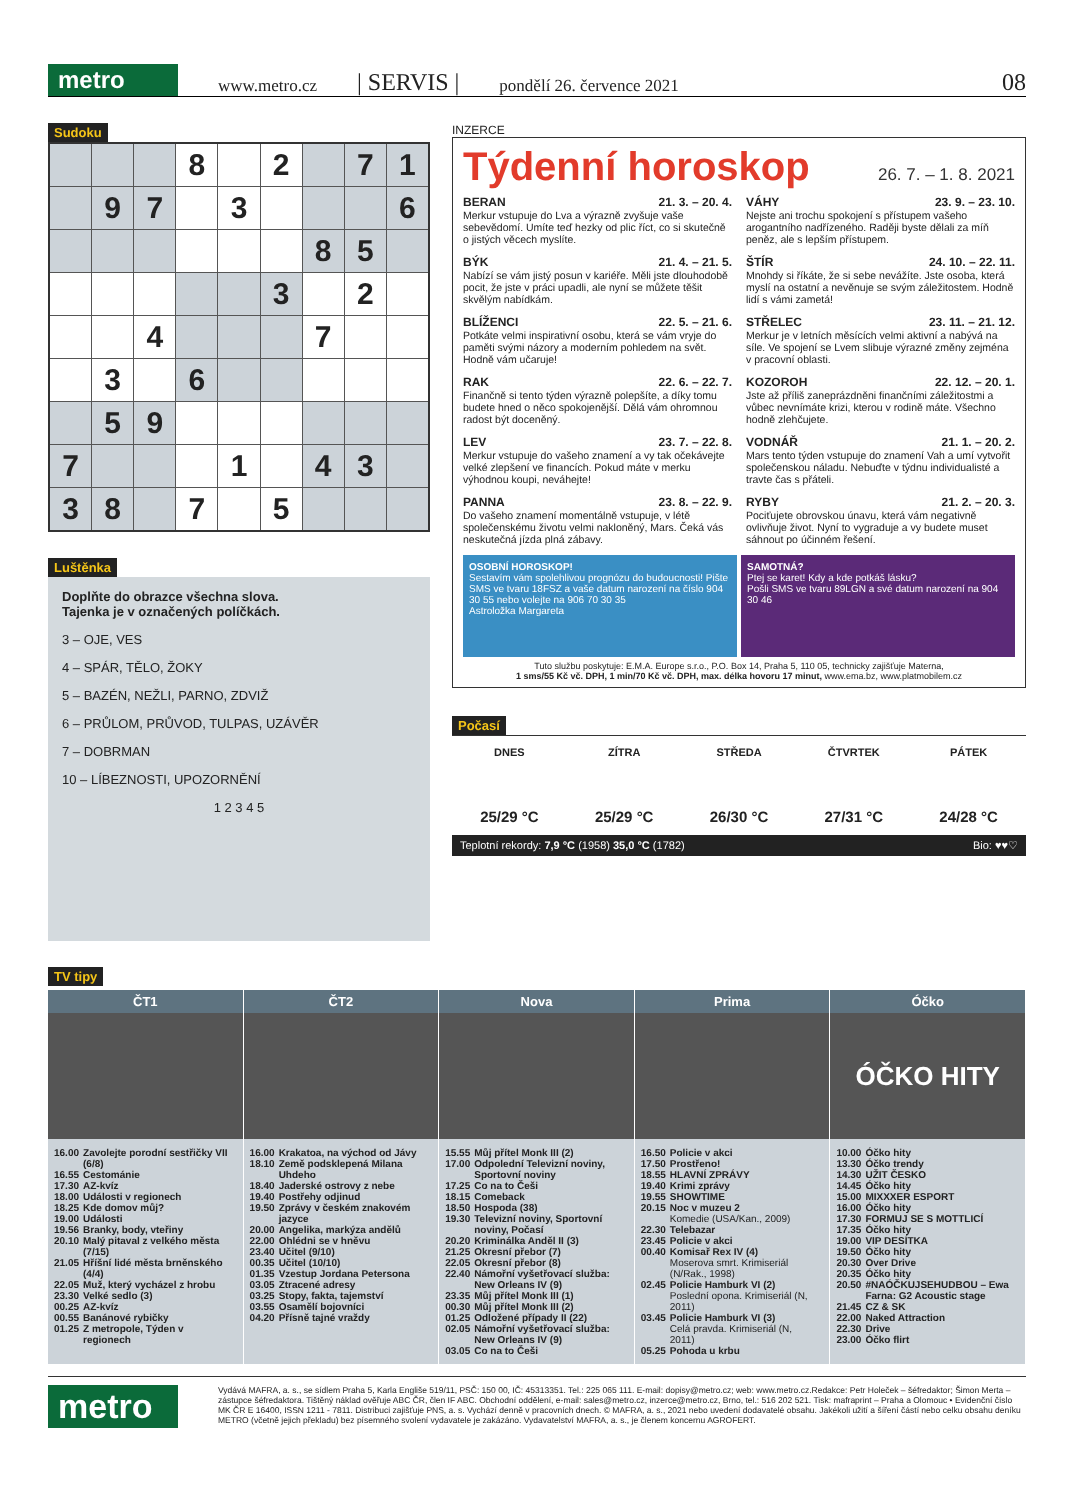metro
www.metro.cz | SERVIS | pondělí 26. července 2021 08
Sudoku
| | | | 8 | | 2 | | 7 | 1 |
| | 9 | 7 | | 3 | | | | 6 |
| | | | | | | 8 | 5 | |
| | | | | | 3 | | 2 | |
| | | 4 | | | | 7 | | |
| | 3 | | 6 | | | | | |
| | 5 | 9 | | | | | | |
| 7 | | | | 1 | | 4 | 3 | |
| 3 | 8 | | 7 | | 5 | | | |
Luštěnka
Doplňte do obrazce všechna slova.
Tajenka je v označených políčkách.
3 – OJE, VES
4 – SPÁR, TĚLO, ŽOKY
5 – BAZÉN, NEŽLI, PARNO, ZDVIŽ
6 – PRŮLOM, PRŮVOD, TULPAS, UZÁVĚR
7 – DOBRMAN
10 – LÍBEZNOSTI, UPOZORNĚNÍ
1 2 3 4 5
INZERCE
Týdenní horoskop 26. 7. – 1. 8. 2021
BERAN 21. 3. – 20. 4.
Merkur vstupuje do Lva a výrazně zvyšuje vaše sebevědomí. Umíte teď hezky od plic říct, co si skutečně o jistých věcech myslíte.
VÁHY 23. 9. – 23. 10.
Nejste ani trochu spokojení s přístupem vašeho arogantního nadřízeného. Raději byste dělali za míň peněz, ale s lepším přístupem.
BÝK 21. 4. – 21. 5.
Nabízí se vám jistý posun v kariéře. Měli jste dlouhodobě pocit, že jste v práci upadli, ale nyní se můžete těšit skvělým nabídkám.
ŠTÍR 24. 10. – 22. 11.
Mnohdy si říkáte, že si sebe nevážíte. Jste osoba, která myslí na ostatní a nevěnuje se svým záležitostem. Hodně lidí s vámi zametá!
BLÍŽENCI 22. 5. – 21. 6.
Potkáte velmi inspirativní osobu, která se vám vryje do paměti svými názory a moderním pohledem na svět. Hodně vám učaruje!
STŘELEC 23. 11. – 21. 12.
Merkur je v letních měsících velmi aktivní a nabývá na síle. Ve spojení se Lvem slibuje výrazné změny zejména v pracovní oblasti.
RAK 22. 6. – 22. 7.
Finančně si tento týden výrazně polepšíte, a díky tomu budete hned o něco spokojenější. Dělá vám ohromnou radost být doceněný.
KOZOROH 22. 12. – 20. 1.
Jste až příliš zaneprázdněni finančními záležitostmi a vůbec nevnímáte krizi, kterou v rodině máte. Všechno hodně zlehčujete.
LEV 23. 7. – 22. 8.
Merkur vstupuje do vašeho znamení a vy tak očekávejte velké zlepšení ve financích. Pokud máte v merku výhodnou koupi, neváhejte!
VODNÁŘ 21. 1. – 20. 2.
Mars tento týden vstupuje do znamení Vah a umí vytvořit společenskou náladu. Nebuďte v týdnu individualisté a travte čas s přáteli.
PANNA 23. 8. – 22. 9.
Do vašeho znamení momentálně vstupuje, v létě společenskému životu velmi nakloněný, Mars. Čeká vás neskutečná jízda plná zábavy.
RYBY 21. 2. – 20. 3.
Pociťujete obrovskou únavu, která vám negativně ovlivňuje život. Nyní to vygraduje a vy budete muset sáhnout po účinném řešení.
OSOBNÍ HOROSKOP!
Sestavím vám spolehlivou prognózu do budoucnosti! Pište SMS ve tvaru 18FSZ a vaše datum narození na číslo 904 30 55 nebo volejte na 906 70 30 35
Astroložka Margareta
SAMOTNÁ?
Ptej se karet! Kdy a kde potkáš lásku?
Pošli SMS ve tvaru 89LGN a své datum narození na 904 30 46
Tuto službu poskytuje: E.M.A. Europe s.r.o., P.O. Box 14, Praha 5, 110 05, technicky zajišťuje Materna,
1 sms/55 Kč vč. DPH, 1 min/70 Kč vč. DPH, max. délka hovoru 17 minut, www.ema.bz, www.platmobilem.cz
Počasí
DNES
25/29 °C
ZÍTRA
25/29 °C
STŘEDA
26/30 °C
ČTVRTEK
27/31 °C
PÁTEK
24/28 °C
Teplotní rekordy: 7,9 °C (1958) 35,0 °C (1782) Bio: ♥♥♡
TV tipy
ČT1
| 16.00 | Zavolejte porodní sestřičky VII (6/8) |
| 16.55 | Cestománie |
| 17.30 | AZ-kvíz |
| 18.00 | Události v regionech |
| 18.25 | Kde domov můj? |
| 19.00 | Události |
| 19.56 | Branky, body, vteřiny |
| 20.10 | Malý pitaval z velkého města (7/15) |
| 21.05 | Hříšní lidé města brněnského (4/4) |
| 22.05 | Muž, který vycházel z hrobu |
| 23.30 | Velké sedlo (3) |
| 00.25 | AZ-kvíz |
| 00.55 | Banánové rybičky |
| 01.25 | Z metropole, Týden v regionech |
ČT2
| 16.00 | Krakatoa, na východ od Jávy |
| 18.10 | Země podsklepená Milana Uhdeho |
| 18.40 | Jaderské ostrovy z nebe |
| 19.40 | Postřehy odjinud |
| 19.50 | Zprávy v českém znakovém jazyce |
| 20.00 | Angelika, markýza andělů |
| 22.00 | Ohlédni se v hněvu |
| 23.40 | Učitel (9/10) |
| 00.35 | Učitel (10/10) |
| 01.35 | Vzestup Jordana Petersona |
| 03.05 | Ztracené adresy |
| 03.25 | Stopy, fakta, tajemství |
| 03.55 | Osamělí bojovníci |
| 04.20 | Přísně tajné vraždy |
Nova
| 15.55 | Můj přítel Monk III (2) |
| 17.00 | Odpolední Televizní noviny, Sportovní noviny |
| 17.25 | Co na to Češi |
| 18.15 | Comeback |
| 18.50 | Hospoda (38) |
| 19.30 | Televizní noviny, Sportovní noviny, Počasí |
| 20.20 | Kriminálka Anděl II (3) |
| 21.25 | Okresní přebor (7) |
| 22.05 | Okresní přebor (8) |
| 22.40 | Námořní vyšetřovací služba: New Orleans IV (9) |
| 23.35 | Můj přítel Monk III (1) |
| 00.30 | Můj přítel Monk III (2) |
| 01.25 | Odložené případy II (22) |
| 02.05 | Námořní vyšetřovací služba: New Orleans IV (9) |
| 03.05 | Co na to Češi |
Prima
| 16.50 | Policie v akci |
| 17.50 | Prostřeno! |
| 18.55 | HLAVNÍ ZPRÁVY |
| 19.40 | Krimi zprávy |
| 19.55 | SHOWTIME |
| 20.15 | Noc v muzeu 2 Komedie (USA/Kan., 2009) |
| 22.30 | Telebazar |
| 23.45 | Policie v akci |
| 00.40 | Komisař Rex IV (4) Moserova smrt. Krimiseriál (N/Rak., 1998) |
| 02.45 | Policie Hamburk VI (2) Poslední opona. Krimiseriál (N, 2011) |
| 03.45 | Policie Hamburk VI (3) Celá pravda. Krimiseriál (N, 2011) |
| 05.25 | Pohoda u krbu |
Óčko
ÓČKO HITY
| 10.00 | Óčko hity |
| 13.30 | Óčko trendy |
| 14.30 | UŽIT ČESKO |
| 14.45 | Óčko hity |
| 15.00 | MIXXXER ESPORT |
| 16.00 | Óčko hity |
| 17.30 | FORMUJ SE S MOTTLICÍ |
| 17.35 | Óčko hity |
| 19.00 | VIP DESÍTKA |
| 19.50 | Óčko hity |
| 20.30 | Over Drive |
| 20.35 | Óčko hity |
| 20.50 | #NAÓČKUJSEHUDBOU – Ewa Farna: G2 Acoustic stage |
| 21.45 | CZ & SK |
| 22.00 | Naked Attraction |
| 22.30 | Drive |
| 23.00 | Óčko flirt |
metro
Vydává MAFRA, a. s., se sídlem Praha 5, Karla Engliše 519/11, PSČ: 150 00, IČ: 45313351. Tel.: 225 065 111. E-mail: dopisy@metro.cz; web: www.metro.cz.Redakce: Petr Holeček – šéfredaktor; Šimon Merta – zástupce šéfredaktora. Tištěný náklad ověřuje ABC ČR, člen IF ABC. Obchodní oddělení, e-mail: sales@metro.cz, inzerce@metro.cz, Brno, tel.: 516 202 521. Tisk: mafraprint – Praha a Olomouc • Evidenční číslo MK ČR E 16400, ISSN 1211 - 7811. Distribuci zajišťuje PNS, a. s. Vychází denně v pracovních dnech. © MAFRA, a. s., 2021 nebo uvedení dodavatelé obsahu. Jakékoli užití a šíření částí nebo celku obsahu deníku METRO (včetně jejich překladu) bez písemného svolení vydavatele je zakázáno. Vydavatelství MAFRA, a. s., je členem koncernu AGROFERT.